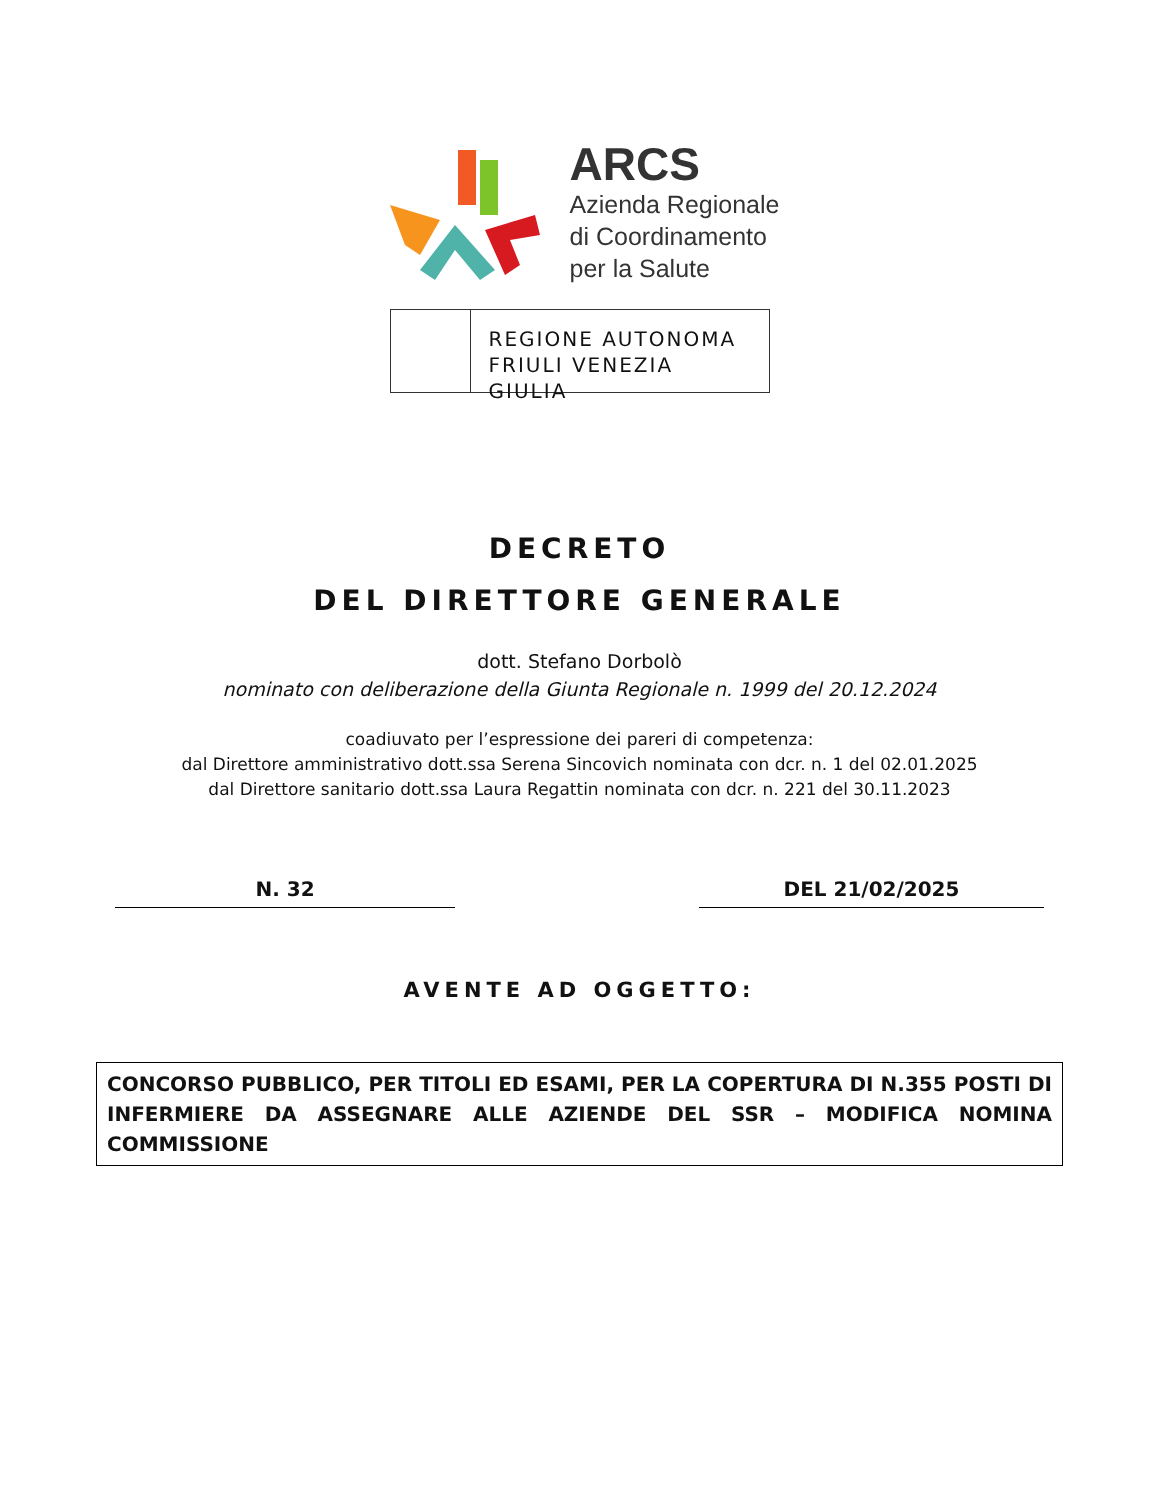ARCS
Azienda Regionale
di Coordinamento
per la Salute
REGIONE AUTONOMA
FRIULI VENEZIA GIULIA
DECRETO
DEL DIRETTORE GENERALE
dott. Stefano Dorbolò
nominato con deliberazione della Giunta Regionale n. 1999 del 20.12.2024
coadiuvato per l’espressione dei pareri di competenza:
dal Direttore amministrativo dott.ssa Serena Sincovich nominata con dcr. n. 1 del 02.01.2025
dal Direttore sanitario dott.ssa Laura Regattin nominata con dcr. n. 221 del 30.11.2023
N. 32 DEL 21/02/2025
AVENTE AD OGGETTO:
CONCORSO PUBBLICO, PER TITOLI ED ESAMI, PER LA COPERTURA DI N.355 POSTI DI INFERMIERE DA ASSEGNARE ALLE AZIENDE DEL SSR – MODIFICA NOMINA COMMISSIONE